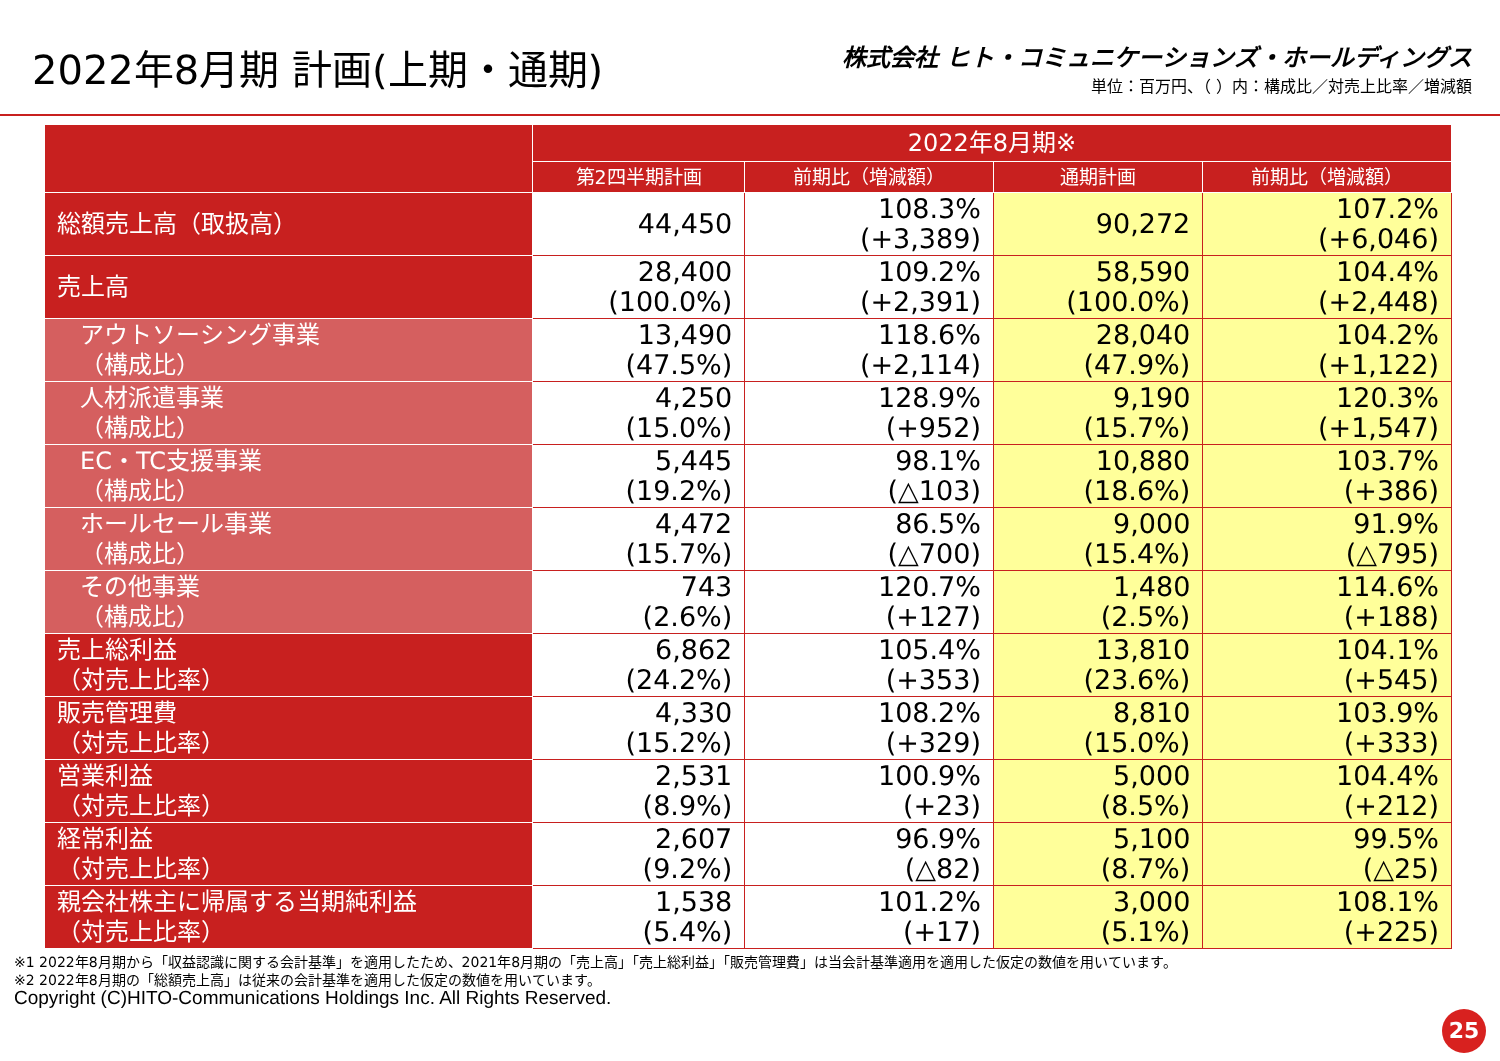2022年8月期 計画(上期・通期)
株式会社 ヒト・コミュニケーションズ・ホールディングス
単位：百万円、（ ）内：構成比／対売上比率／増減額
| | 2022年8月期※ | | | |
| --- | --- | --- | --- | --- |
| | 第2四半期計画 | 前期比（増減額） | 通期計画 | 前期比（増減額） |
| 総額売上高（取扱高） | 44,450 | 108.3% (+3,389) | 90,272 | 107.2% (+6,046) |
| 売上高 | 28,400 (100.0%) | 109.2% (+2,391) | 58,590 (100.0%) | 104.4% (+2,448) |
| アウトソーシング事業 （構成比） | 13,490 (47.5%) | 118.6% (+2,114) | 28,040 (47.9%) | 104.2% (+1,122) |
| 人材派遣事業 （構成比） | 4,250 (15.0%) | 128.9% (+952) | 9,190 (15.7%) | 120.3% (+1,547) |
| EC・TC支援事業 （構成比） | 5,445 (19.2%) | 98.1% (△103) | 10,880 (18.6%) | 103.7% (+386) |
| ホールセール事業 （構成比） | 4,472 (15.7%) | 86.5% (△700) | 9,000 (15.4%) | 91.9% (△795) |
| その他事業 （構成比） | 743 (2.6%) | 120.7% (+127) | 1,480 (2.5%) | 114.6% (+188) |
| 売上総利益 （対売上比率） | 6,862 (24.2%) | 105.4% (+353) | 13,810 (23.6%) | 104.1% (+545) |
| 販売管理費 （対売上比率） | 4,330 (15.2%) | 108.2% (+329) | 8,810 (15.0%) | 103.9% (+333) |
| 営業利益 （対売上比率） | 2,531 (8.9%) | 100.9% (+23) | 5,000 (8.5%) | 104.4% (+212) |
| 経常利益 （対売上比率） | 2,607 (9.2%) | 96.9% (△82) | 5,100 (8.7%) | 99.5% (△25) |
| 親会社株主に帰属する当期純利益 （対売上比率） | 1,538 (5.4%) | 101.2% (+17) | 3,000 (5.1%) | 108.1% (+225) |
※1 2022年8月期から「収益認識に関する会計基準」を適用したため、2021年8月期の「売上高」「売上総利益」「販売管理費」は当会計基準適用を適用した仮定の数値を用いています。
※2 2022年8月期の「総額売上高」は従来の会計基準を適用した仮定の数値を用いています。
Copyright (C)HITO-Communications Holdings Inc. All Rights Reserved.
25